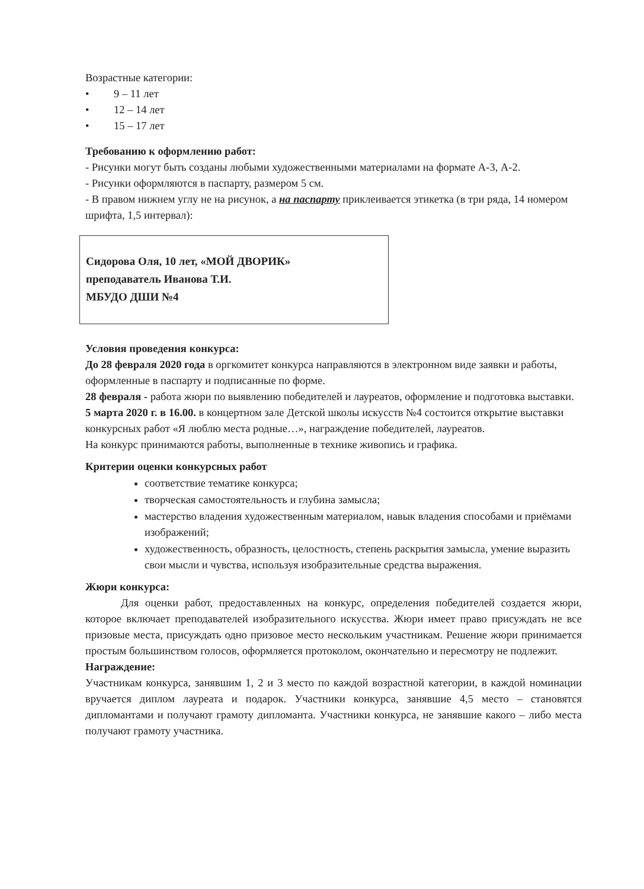Возрастные категории:
• 9 – 11 лет
• 12 – 14 лет
• 15 – 17 лет
Требованию к оформлению работ:
- Рисунки могут быть созданы любыми художественными материалами на формате А-3, А-2.
- Рисунки оформляются в паспарту, размером 5 см.
- В правом нижнем углу не на рисунок, а на паспарту приклеивается этикетка (в три ряда, 14 номером шрифта, 1,5 интервал):
Сидорова Оля, 10 лет, «МОЙ ДВОРИК»
преподаватель Иванова Т.И.
МБУДО ДШИ №4
Условия проведения конкурса:
До 28 февраля 2020 года в оргкомитет конкурса направляются в электронном виде заявки и работы, оформленные в паспарту и подписанные по форме.
28 февраля - работа жюри по выявлению победителей и лауреатов, оформление и подготовка выставки.
5 марта 2020 г. в 16.00. в концертном зале Детской школы искусств №4 состоится открытие выставки конкурсных работ «Я люблю места родные…», награждение победителей, лауреатов.
На конкурс принимаются работы, выполненные в технике живопись и графика.
Критерии оценки конкурсных работ
соответствие тематике конкурса;
творческая самостоятельность и глубина замысла;
мастерство владения художественным материалом, навык владения способами и приёмами изображений;
художественность, образность, целостность, степень раскрытия замысла, умение выразить свои мысли и чувства, используя изобразительные средства выражения.
Жюри конкурса:
Для оценки работ, предоставленных на конкурс, определения победителей создается жюри, которое включает преподавателей изобразительного искусства. Жюри имеет право присуждать не все призовые места, присуждать одно призовое место нескольким участникам. Решение жюри принимается простым большинством голосов, оформляется протоколом, окончательно и пересмотру не подлежит.
Награждение:
Участникам конкурса, занявшим 1, 2 и 3 место по каждой возрастной категории, в каждой номинации вручается диплом лауреата и подарок. Участники конкурса, занявшие 4,5 место – становятся дипломантами и получают грамоту дипломанта. Участники конкурса, не занявшие какого – либо места получают грамоту участника.